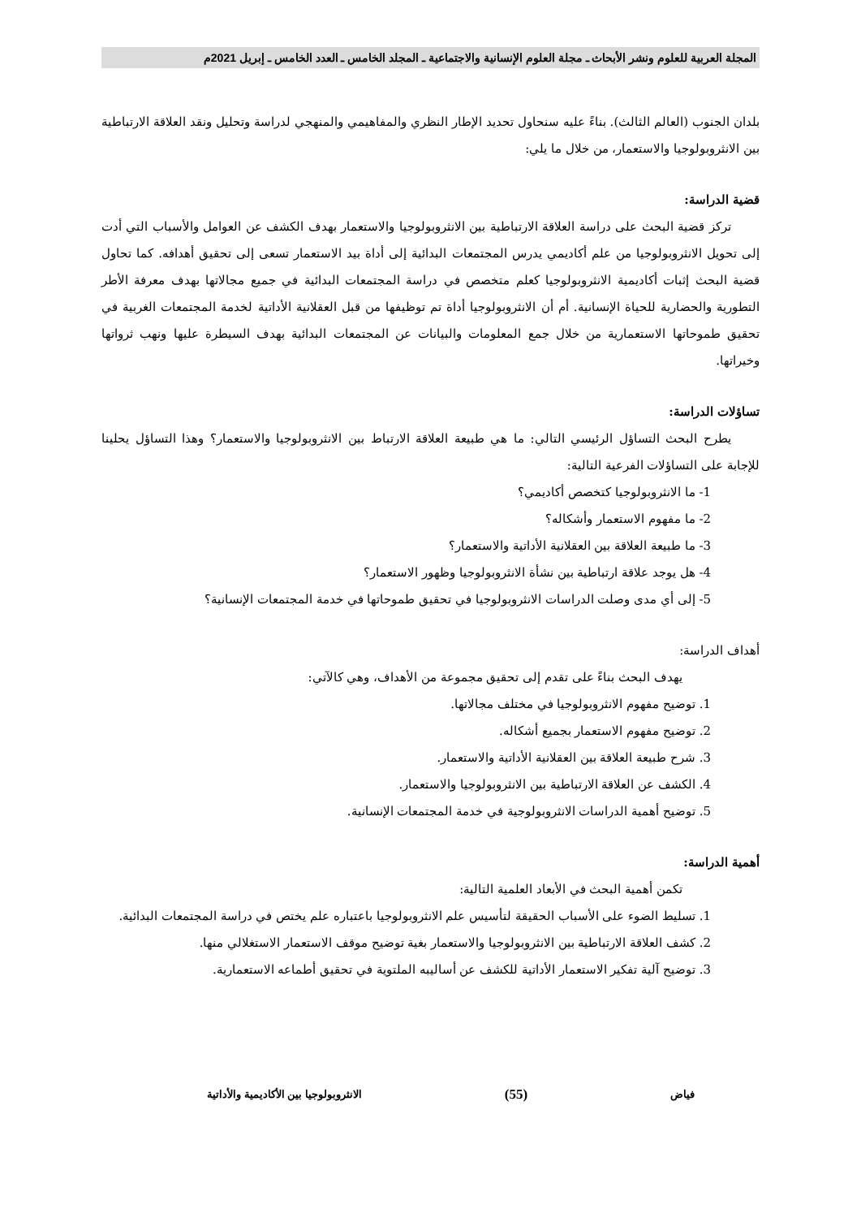المجلة العربية للعلوم ونشر الأبحاث ـ مجلة العلوم الإنسانية والاجتماعية ـ المجلد الخامس ـ العدد الخامس ـ إبريل 2021م
بلدان الجنوب (العالم الثالث). بناءً عليه سنحاول تحديد الإطار النظري والمفاهيمي والمنهجي لدراسة وتحليل ونقد العلاقة الارتباطية بين الانثروبولوجيا والاستعمار، من خلال ما يلي:
قضية الدراسة:
تركز قضية البحث على دراسة العلاقة الارتباطية بين الانثروبولوجيا والاستعمار بهدف الكشف عن العوامل والأسباب التي أدت إلى تحويل الانثروبولوجيا من علم أكاديمي يدرس المجتمعات البدائية إلى أداة بيد الاستعمار تسعى إلى تحقيق أهدافه. كما تحاول قضية البحث إثبات أكاديمية الانثروبولوجيا كعلم متخصص في دراسة المجتمعات البدائية في جميع مجالاتها بهدف معرفة الأطر التطورية والحضارية للحياة الإنسانية. أم أن الانثروبولوجيا أداة تم توظيفها من قبل العقلانية الأداتية لخدمة المجتمعات الغربية في تحقيق طموحاتها الاستعمارية من خلال جمع المعلومات والبيانات عن المجتمعات البدائية بهدف السيطرة عليها ونهب ثرواتها وخيراتها.
تساؤلات الدراسة:
يطرح البحث التساؤل الرئيسي التالي: ما هي طبيعة العلاقة الارتباط بين الانثروبولوجيا والاستعمار؟ وهذا التساؤل يحلينا للإجابة على التساؤلات الفرعية التالية:
1- ما الانثروبولوجيا كتخصص أكاديمي؟
2- ما مفهوم الاستعمار وأشكاله؟
3- ما طبيعة العلاقة بين العقلانية الأداتية والاستعمار؟
4- هل يوجد علاقة ارتباطية بين نشأة الانثروبولوجيا وظهور الاستعمار؟
5- إلى أي مدى وصلت الدراسات الانثروبولوجيا في تحقيق طموحاتها في خدمة المجتمعات الإنسانية؟
أهداف الدراسة:
يهدف البحث بناءً على تقدم إلى تحقيق مجموعة من الأهداف، وهي كالآتي:
1. توضيح مفهوم الانثروبولوجيا في مختلف مجالاتها.
2. توضيح مفهوم الاستعمار بجميع أشكاله.
3. شرح طبيعة العلاقة بين العقلانية الأداتية والاستعمار.
4. الكشف عن العلاقة الارتباطية بين الانثروبولوجيا والاستعمار.
5. توضيح أهمية الدراسات الانثروبولوجية في خدمة المجتمعات الإنسانية.
أهمية الدراسة:
تكمن أهمية البحث في الأبعاد العلمية التالية:
1. تسليط الضوء على الأسباب الحقيقة لتأسيس علم الانثروبولوجيا باعتباره علم يختص في دراسة المجتمعات البدائية.
2. كشف العلاقة الارتباطية بين الانثروبولوجيا والاستعمار بغية توضيح موقف الاستعمار الاستغلالي منها.
3. توضيح آلية تفكير الاستعمار الأداتية للكشف عن أساليبه الملتوية في تحقيق أطماعه الاستعمارية.
فياض (55) الانثروبولوجيا بين الأكاديمية والأداتية